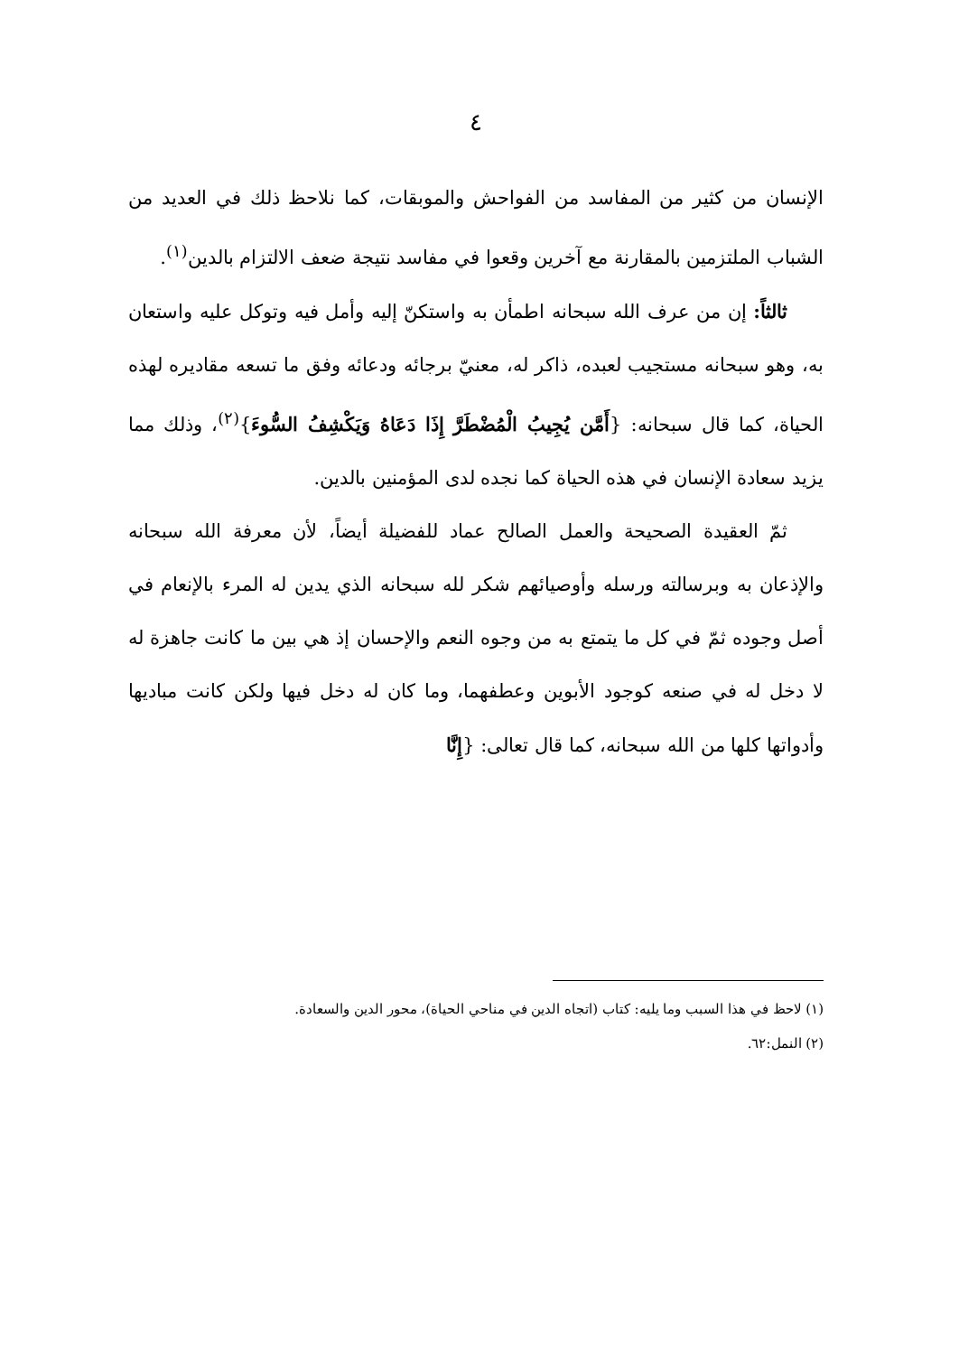٤
الإنسان من كثير من المفاسد من الفواحش والموبقات، كما نلاحظ ذلك في العديد من الشباب الملتزمين بالمقارنة مع آخرين وقعوا في مفاسد نتيجة ضعف الالتزام بالدين<sup>(١)</sup>.
ثالثاً: إن من عرف الله سبحانه اطمأن به واستكنّ إليه وأمل فيه وتوكل عليه واستعان به، وهو سبحانه مستجيب لعبده، ذاكر له، معنيّ برجائه ودعائه وفق ما تسعه مقاديره لهذه الحياة، كما قال سبحانه: {أَمَّن يُجِيبُ الْمُضْطَرَّ إِذَا دَعَاهُ وَيَكْشِفُ السُّوءَ}<sup>(٢)</sup>، وذلك مما يزيد سعادة الإنسان في هذه الحياة كما نجده لدى المؤمنين بالدين.
ثمّ العقيدة الصحيحة والعمل الصالح عماد للفضيلة أيضاً، لأن معرفة الله سبحانه والإذعان به وبرسالته ورسله وأوصيائهم شكر لله سبحانه الذي يدين له المرء بالإنعام في أصل وجوده ثمّ في كل ما يتمتع به من وجوه النعم والإحسان إذ هي بين ما كانت جاهزة له لا دخل له في صنعه كوجود الأبوين وعطفهما، وما كان له دخل فيها ولكن كانت مباديها وأدواتها كلها من الله سبحانه، كما قال تعالى: {إِنَّا
(١) لاحظ في هذا السبب وما يليه: كتاب (اتجاه الدين في مناحي الحياة)، محور الدين والسعادة.
(٢) النمل:٦٢.